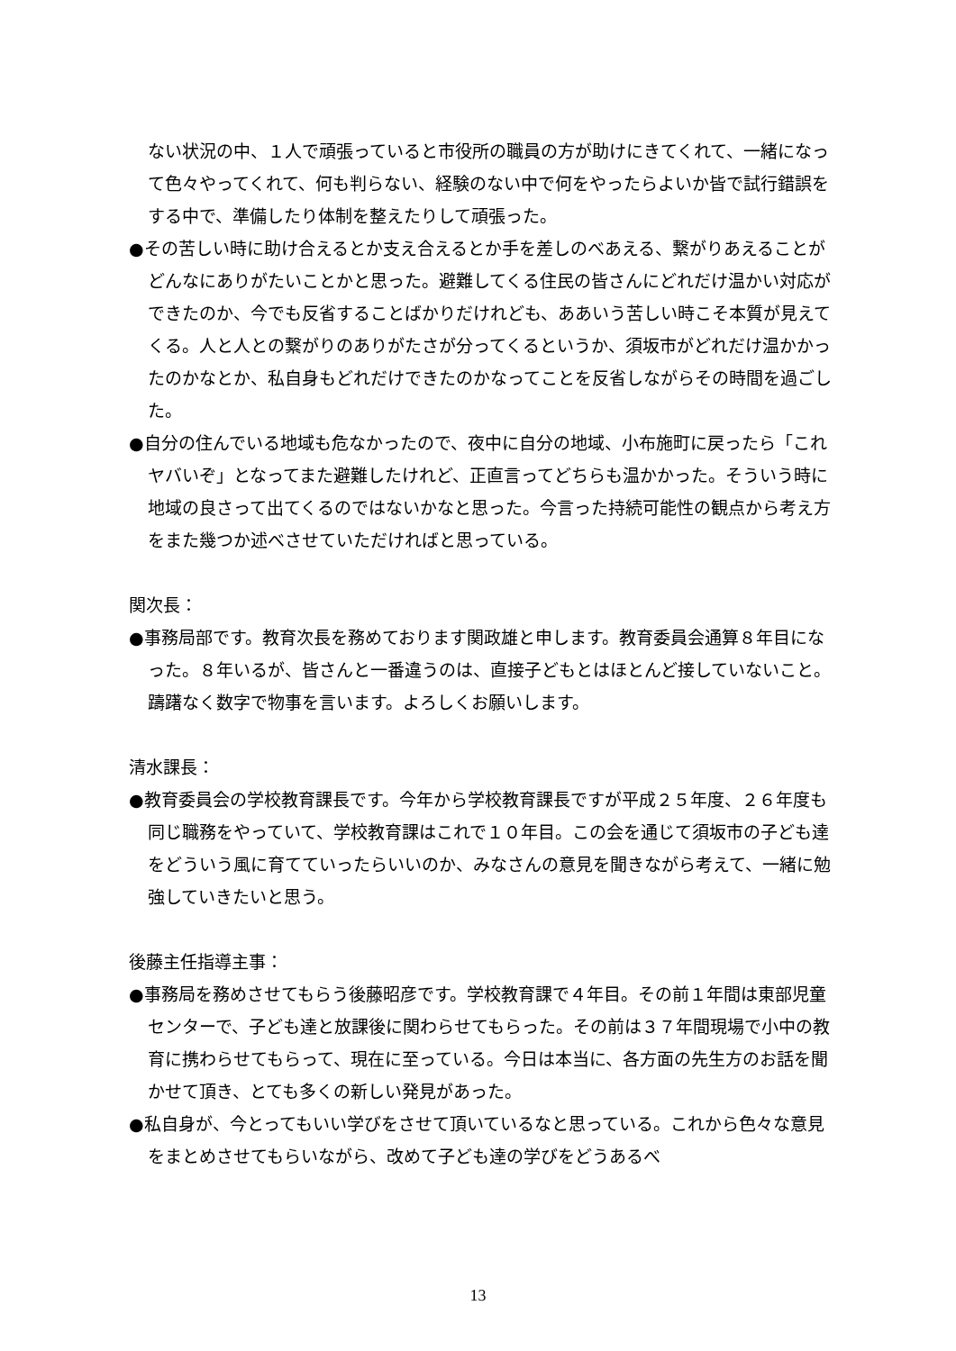ない状況の中、１人で頑張っていると市役所の職員の方が助けにきてくれて、一緒になって色々やってくれて、何も判らない、経験のない中で何をやったらよいか皆で試行錯誤をする中で、準備したり体制を整えたりして頑張った。
●その苦しい時に助け合えるとか支え合えるとか手を差しのべあえる、繋がりあえることがどんなにありがたいことかと思った。避難してくる住民の皆さんにどれだけ温かい対応ができたのか、今でも反省することばかりだけれども、ああいう苦しい時こそ本質が見えてくる。人と人との繋がりのありがたさが分ってくるというか、須坂市がどれだけ温かかったのかなとか、私自身もどれだけできたのかなってことを反省しながらその時間を過ごした。
●自分の住んでいる地域も危なかったので、夜中に自分の地域、小布施町に戻ったら「これヤバいぞ」となってまた避難したけれど、正直言ってどちらも温かかった。そういう時に地域の良さって出てくるのではないかなと思った。今言った持続可能性の観点から考え方をまた幾つか述べさせていただければと思っている。
関次長：
●事務局部です。教育次長を務めております関政雄と申します。教育委員会通算８年目になった。８年いるが、皆さんと一番違うのは、直接子どもとはほとんど接していないこと。躊躇なく数字で物事を言います。よろしくお願いします。
清水課長：
●教育委員会の学校教育課長です。今年から学校教育課長ですが平成２５年度、２６年度も同じ職務をやっていて、学校教育課はこれで１０年目。この会を通じて須坂市の子ども達をどういう風に育てていったらいいのか、みなさんの意見を聞きながら考えて、一緒に勉強していきたいと思う。
後藤主任指導主事：
●事務局を務めさせてもらう後藤昭彦です。学校教育課で４年目。その前１年間は東部児童センターで、子ども達と放課後に関わらせてもらった。その前は３７年間現場で小中の教育に携わらせてもらって、現在に至っている。今日は本当に、各方面の先生方のお話を聞かせて頂き、とても多くの新しい発見があった。
●私自身が、今とってもいい学びをさせて頂いているなと思っている。これから色々な意見をまとめさせてもらいながら、改めて子ども達の学びをどうあるべ
13